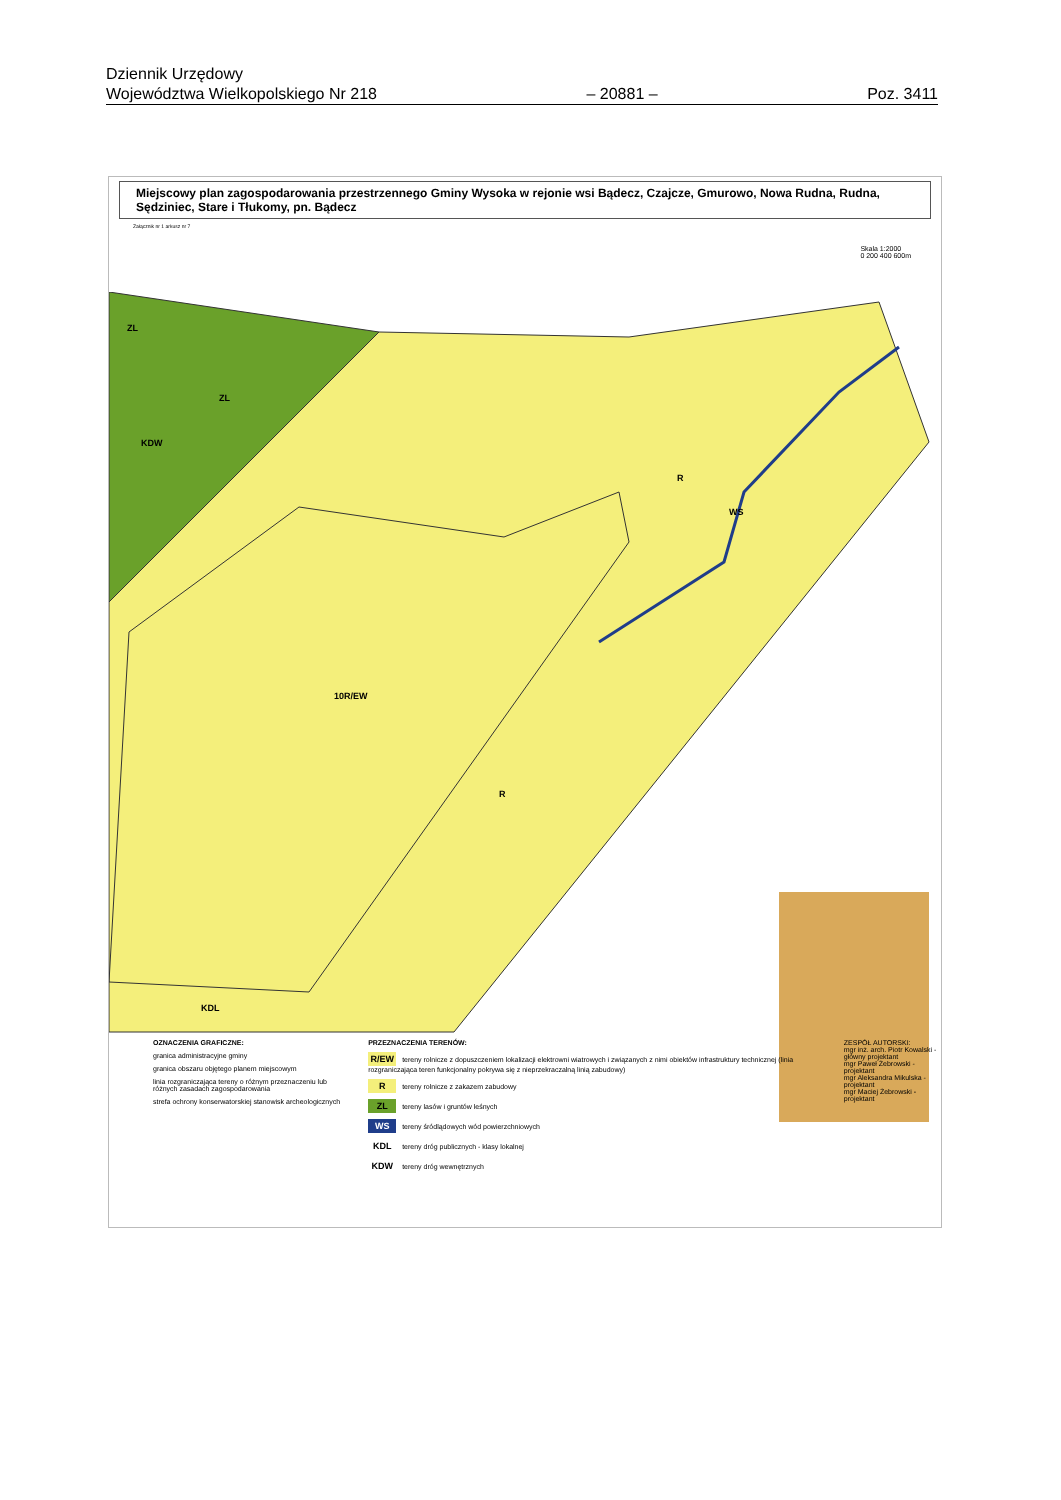Dziennik Urzędowy
Województwa Wielkopolskiego Nr 218 – 20881 – Poz. 3411
Miejscowy plan zagospodarowania przestrzennego Gminy Wysoka w rejonie wsi Bądecz, Czajcze, Gmurowo, Nowa Rudna, Rudna, Sędziniec, Stare i Tłukomy, pn. Bądecz
Załącznik nr 1 arkusz nr 7
Skala 1:2000
0 200 400 600m
ZL
ZL
KDW
R
WS
10R/EW
R
KDL
OZNACZENIA GRAFICZNE:
granica administracyjne gminy
granica obszaru objętego planem miejscowym
linia rozgraniczająca tereny o różnym przeznaczeniu lub różnych zasadach zagospodarowania
strefa ochrony konserwatorskiej stanowisk archeologicznych
PRZEZNACZENIA TERENÓW:
R/EW tereny rolnicze z dopuszczeniem lokalizacji elektrowni wiatrowych i związanych z nimi obiektów infrastruktury technicznej (linia rozgraniczająca teren funkcjonalny pokrywa się z nieprzekraczalną linią zabudowy)
Rtereny rolnicze z zakazem zabudowy
ZL tereny lasów i gruntów leśnych
WS tereny śródlądowych wód powierzchniowych
KDL tereny dróg publicznych - klasy lokalnej
KDW tereny dróg wewnętrznych
ZESPÓŁ AUTORSKI:
mgr inż. arch. Piotr Kowalski - główny projektant
mgr Paweł Żebrowski - projektant
mgr Aleksandra Mikulska - projektant
mgr Maciej Żebrowski - projektant